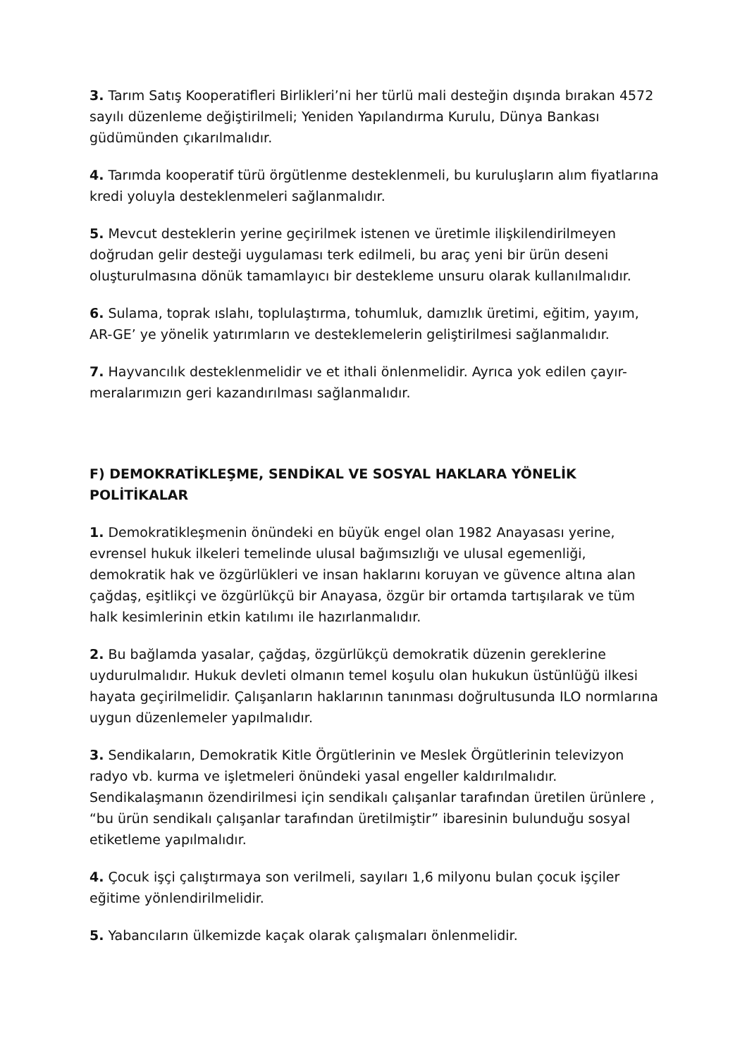3. Tarım Satış Kooperatifleri Birlikleri’ni her türlü mali desteğin dışında bırakan 4572 sayılı düzenleme değiştirilmeli; Yeniden Yapılandırma Kurulu, Dünya Bankası güdümünden çıkarılmalıdır.
4. Tarımda kooperatif türü örgütlenme desteklenmeli, bu kuruluşların alım fiyatlarına kredi yoluyla desteklenmeleri sağlanmalıdır.
5. Mevcut desteklerin yerine geçirilmek istenen ve üretimle ilişkilendirilmeyen doğrudan gelir desteği uygulaması terk edilmeli, bu araç yeni bir ürün deseni oluşturulmasına dönük tamamlayıcı bir destekleme unsuru olarak kullanılmalıdır.
6. Sulama, toprak ıslahı, toplulaştırma, tohumluk, damızlık üretimi, eğitim, yayım, AR-GE’ ye yönelik yatırımların ve desteklemelerin geliştirilmesi sağlanmalıdır.
7. Hayvancılık desteklenmelidir ve et ithali önlenmelidir. Ayrıca yok edilen çayır-meralarımızın geri kazandırılması sağlanmalıdır.
F) DEMOKRATİKLEŞME, SENDİKAL VE SOSYAL HAKLARA YÖNELİK POLİTİKALAR
1. Demokratikleşmenin önündeki en büyük engel olan 1982 Anayasası yerine, evrensel hukuk ilkeleri temelinde ulusal bağımsızlığı ve ulusal egemenliği, demokratik hak ve özgürlükleri ve insan haklarını koruyan ve güvence altına alan çağdaş, eşitlikçi ve özgürlükçü bir Anayasa, özgür bir ortamda tartışılarak ve tüm halk kesimlerinin etkin katılımı ile hazırlanmalıdır.
2. Bu bağlamda yasalar, çağdaş, özgürlükçü demokratik düzenin gereklerine uydurulmalıdır. Hukuk devleti olmanın temel koşulu olan hukukun üstünlüğü ilkesi hayata geçirilmelidir. Çalışanların haklarının tanınması doğrultusunda ILO normlarına uygun düzenlemeler yapılmalıdır.
3. Sendikaların, Demokratik Kitle Örgütlerinin ve Meslek Örgütlerinin televizyon radyo vb. kurma ve işletmeleri önündeki yasal engeller kaldırılmalıdır. Sendikalaşmanın özendirilmesi için sendikalı çalışanlar tarafından üretilen ürünlere , “bu ürün sendikalı çalışanlar tarafından üretilmiştir” ibaresinin bulunduğu sosyal etiketleme yapılmalıdır.
4. Çocuk işçi çalıştırmaya son verilmeli, sayıları 1,6 milyonu bulan çocuk işçiler eğitime yönlendirilmelidir.
5. Yabancıların ülkemizde kaçak olarak çalışmaları önlenmelidir.